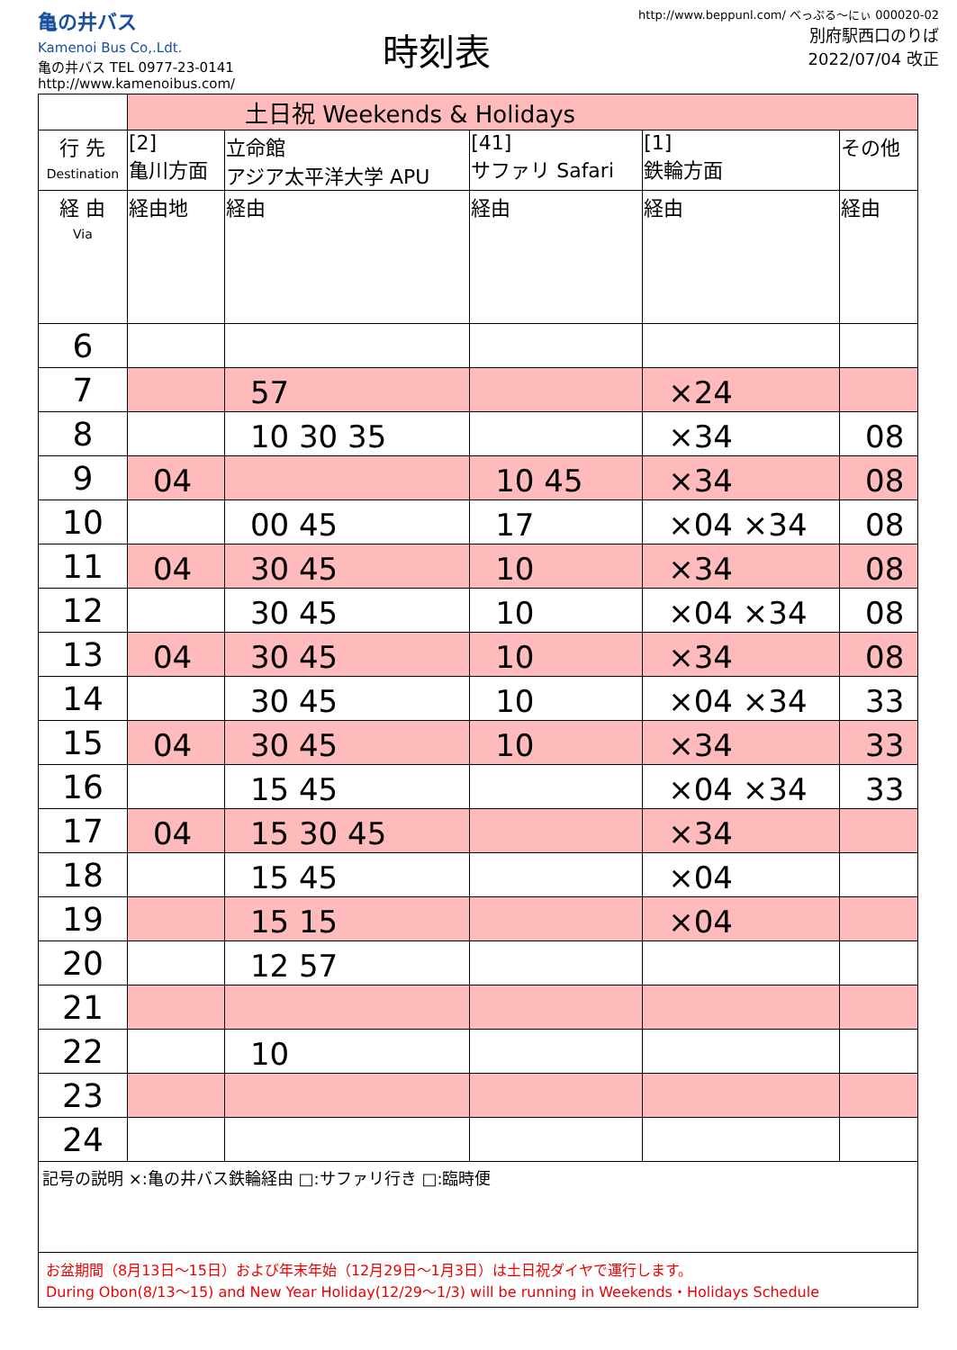亀の井バス
Kamenoi Bus Co,.Ldt.
亀の井バス TEL 0977-23-0141
http://www.kamenoibus.com/
時刻表
http://www.beppunl.com/ べっぷる〜にぃ 000020-02
別府駅西口のりば
2022/07/04 改正
| | 土日祝 Weekends & Holidays | | | | |
| 行 先 Destination | [2] 亀川方面 | 立命館 アジア太平洋大学 APU | [41] サファリ Safari | [1] 鉄輪方面 | その他 |
| 経 由 Via | 経由地 | 経由 | 経由 | 経由 | 経由 |
| 6 | | | | | |
| 7 | | 57 | | ×24 | |
| 8 | | 10 30 35 | | ×34 | 08 |
| 9 | 04 | | 10 45 | ×34 | 08 |
| 10 | | 00 45 | 17 | ×04 ×34 | 08 |
| 11 | 04 | 30 45 | 10 | ×34 | 08 |
| 12 | | 30 45 | 10 | ×04 ×34 | 08 |
| 13 | 04 | 30 45 | 10 | ×34 | 08 |
| 14 | | 30 45 | 10 | ×04 ×34 | 33 |
| 15 | 04 | 30 45 | 10 | ×34 | 33 |
| 16 | | 15 45 | | ×04 ×34 | 33 |
| 17 | 04 | 15 30 45 | | ×34 | |
| 18 | | 15 45 | | ×04 | |
| 19 | | 15 15 | | ×04 | |
| 20 | | 12 57 | | | |
| 21 | | | | | |
| 22 | | 10 | | | |
| 23 | | | | | |
| 24 | | | | | |
記号の説明 ×:亀の井バス鉄輪経由 □:サファリ行き □:臨時便
お盆期間（8月13日〜15日）および年末年始（12月29日〜1月3日）は土日祝ダイヤで運行します。
During Obon(8/13〜15) and New Year Holiday(12/29〜1/3) will be running in Weekends・Holidays Schedule